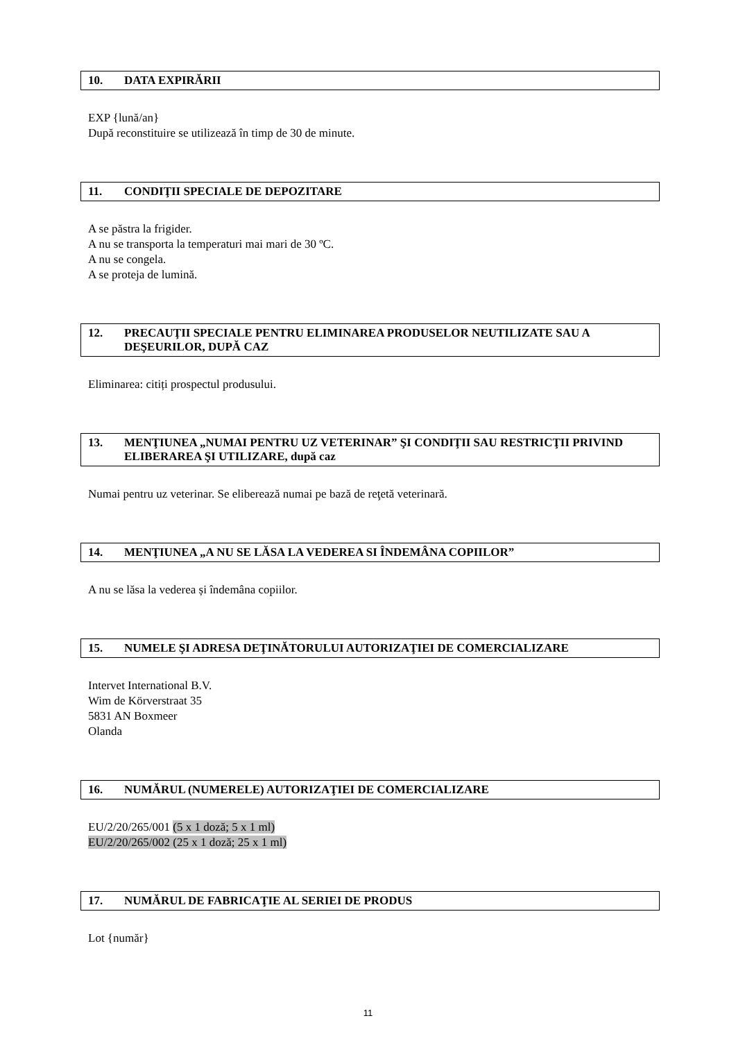10. DATA EXPIRĂRII
EXP {lună/an}
După reconstituire se utilizează în timp de 30 de minute.
11. CONDIŢII SPECIALE DE DEPOZITARE
A se păstra la frigider.
A nu se transporta la temperaturi mai mari de 30 ºC.
A nu se congela.
A se proteja de lumină.
12. PRECAUŢII SPECIALE PENTRU ELIMINAREA PRODUSELOR NEUTILIZATE SAU A DEŞEURILOR, DUPĂ CAZ
Eliminarea: citiți prospectul produsului.
13. MENŢIUNEA „NUMAI PENTRU UZ VETERINAR” ŞI CONDIŢII SAU RESTRICŢII PRIVIND ELIBERAREA ŞI UTILIZARE, după caz
Numai pentru uz veterinar. Se eliberează numai pe bază de reţetă veterinară.
14. MENŢIUNEA „A NU SE LĂSA LA VEDEREA SI ÎNDEMÂNA COPIILOR”
A nu se lăsa la vederea și îndemâna copiilor.
15. NUMELE ŞI ADRESA DEŢINĂTORULUI AUTORIZAŢIEI DE COMERCIALIZARE
Intervet International B.V.
Wim de Körverstraat 35
5831 AN Boxmeer
Olanda
16. NUMĂRUL (NUMERELE) AUTORIZAŢIEI DE COMERCIALIZARE
EU/2/20/265/001 (5 x 1 doză; 5 x 1 ml)
EU/2/20/265/002 (25 x 1 doză; 25 x 1 ml)
17. NUMĂRUL DE FABRICAŢIE AL SERIEI DE PRODUS
Lot {număr}
11